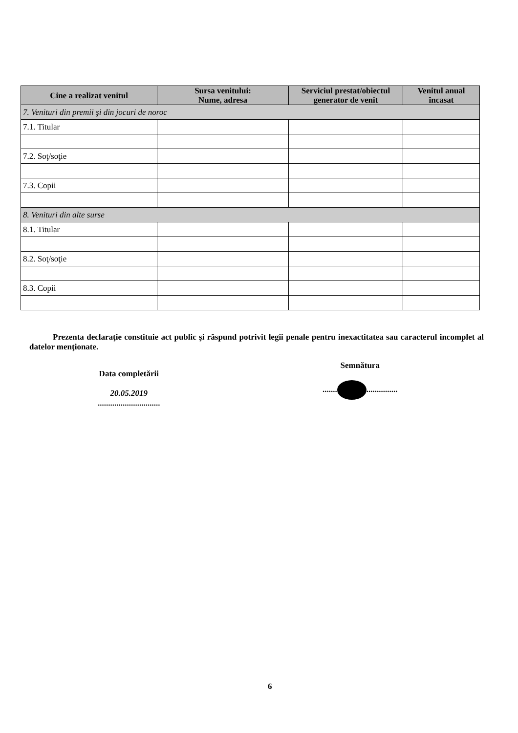| Cine a realizat venitul | Sursa venitului: Nume, adresa | Serviciul prestat/obiectul generator de venit | Venitul anual încasat |
| --- | --- | --- | --- |
| 7. Venituri din premii şi din jocuri de noroc | | | |
| 7.1. Titular | | | |
| 7.2. Soţ/soţie | | | |
| 7.3. Copii | | | |
| 8. Venituri din alte surse | | | |
| 8.1. Titular | | | |
| 8.2. Soţ/soţie | | | |
| 8.3. Copii | | | |
Prezenta declaraţie constituie act public şi răspund potrivit legii penale pentru inexactitatea sau caracterul incomplet al datelor menţionate.
Data completării
20.05.2019
..............................
Semnătura
....... ...............
6